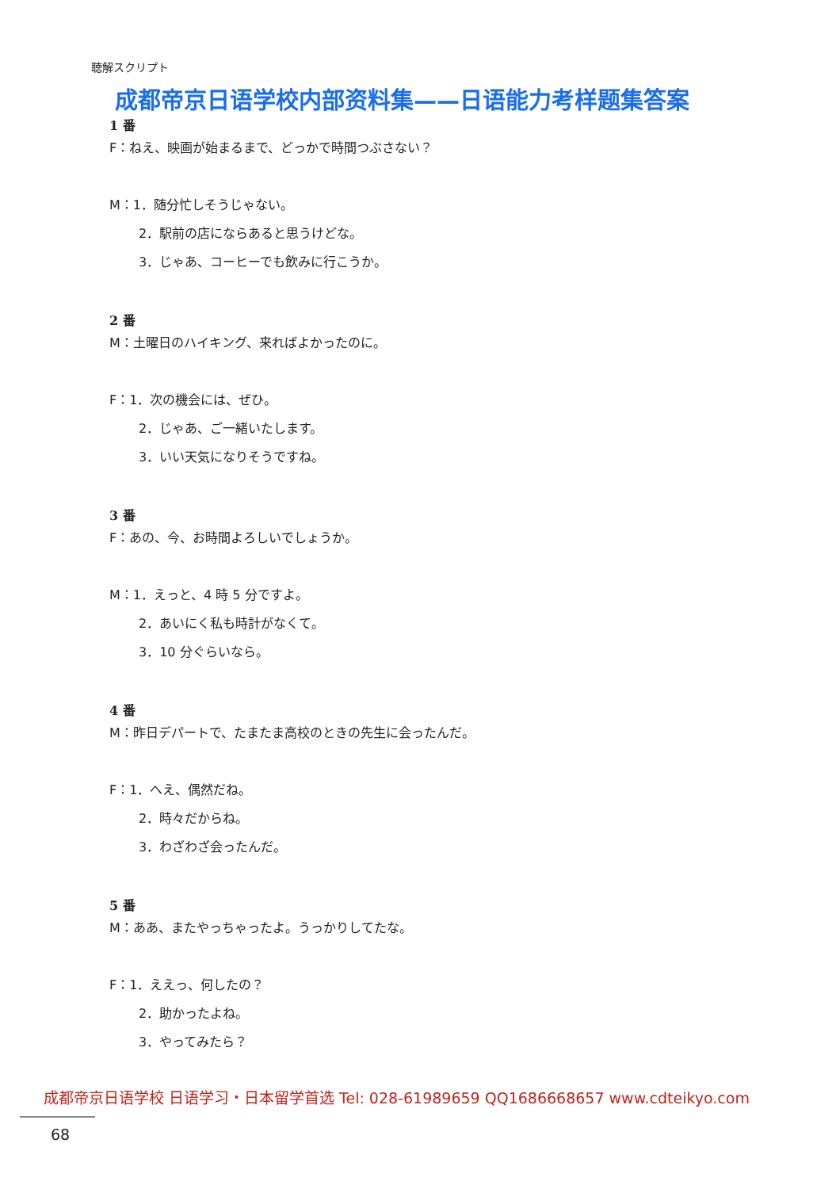聴解スクリプト
成都帝京日语学校内部资料集——日语能力考样题集答案
1 番
F：ねえ、映画が始まるまで、どっかで時間つぶさない？
M：1．随分忙しそうじゃない。
2．駅前の店にならあると思うけどな。
3．じゃあ、コーヒーでも飲みに行こうか。
2 番
M：土曜日のハイキング、来ればよかったのに。
F：1．次の機会には、ぜひ。
2．じゃあ、ご一緒いたします。
3．いい天気になりそうですね。
3 番
F：あの、今、お時間よろしいでしょうか。
M：1．えっと、4 時 5 分ですよ。
2．あいにく私も時計がなくて。
3．10 分ぐらいなら。
4 番
M：昨日デパートで、たまたま高校のときの先生に会ったんだ。
F：1．へえ、偶然だね。
2．時々だからね。
3．わざわざ会ったんだ。
5 番
M：ああ、またやっちゃったよ。うっかりしてたな。
F：1．ええっ、何したの？
2．助かったよね。
3．やってみたら？
成都帝京日语学校 日语学习・日本留学首选 Tel: 028-61989659 QQ1686668657 www.cdteikyo.com
68